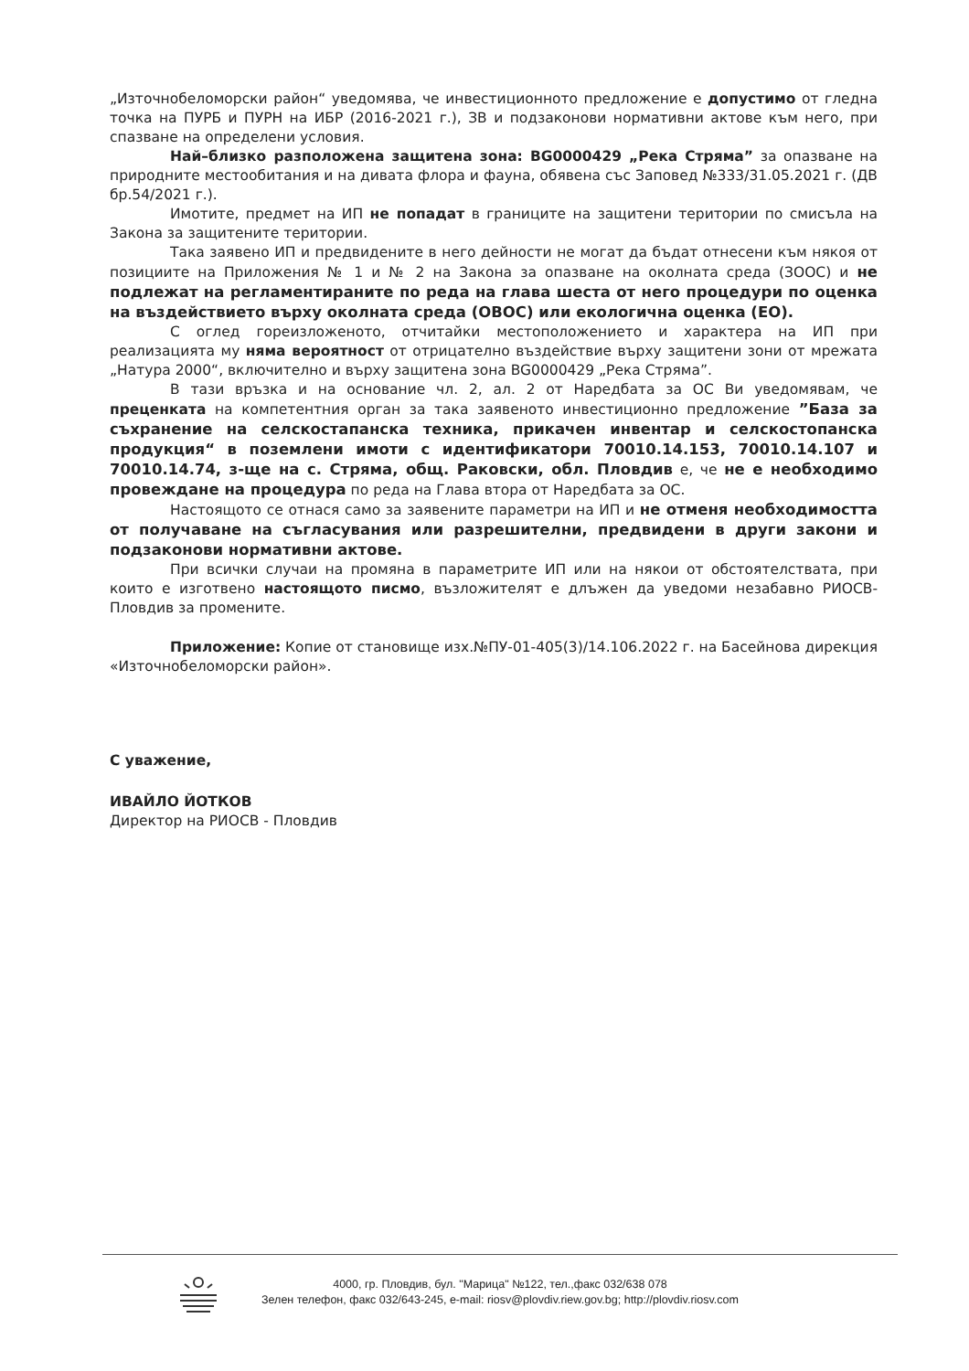„Източнобеломорски район“ уведомява, че инвестиционното предложение е допустимо от гледна точка на ПУРБ и ПУРН на ИБР (2016-2021 г.), ЗВ и подзаконови нормативни актове към него, при спазване на определени условия.
Най–близко разположена защитена зона: BG0000429 „Река Стряма” за опазване на природните местообитания и на дивата флора и фауна, обявена със Заповед №333/31.05.2021 г. (ДВ бр.54/2021 г.).
Имотите, предмет на ИП не попадат в границите на защитени територии по смисъла на Закона за защитените територии.
Така заявено ИП и предвидените в него дейности не могат да бъдат отнесени към някоя от позициите на Приложения № 1 и № 2 на Закона за опазване на околната среда (ЗООС) и не подлежат на регламентираните по реда на глава шеста от него процедури по оценка на въздействието върху околната среда (ОВОС) или екологична оценка (ЕО).
С оглед гореизложеното, отчитайки местоположението и характера на ИП при реализацията му няма вероятност от отрицателно въздействие върху защитени зони от мрежата „Натура 2000“, включително и върху защитена зона BG0000429 „Река Стряма”.
В тази връзка и на основание чл. 2, ал. 2 от Наредбата за ОС Ви уведомявам, че преценката на компетентния орган за така заявеното инвестиционно предложение ”База за съхранение на селскостапанска техника, прикачен инвентар и селскостопанска продукция“ в поземлени имоти с идентификатори 70010.14.153, 70010.14.107 и 70010.14.74, з-ще на с. Стряма, общ. Раковски, обл. Пловдив е, че не е необходимо провеждане на процедура по реда на Глава втора от Наредбата за ОС.
Настоящото се отнася само за заявените параметри на ИП и не отменя необходимостта от получаване на съгласувания или разрешителни, предвидени в други закони и подзаконови нормативни актове.
При всички случаи на промяна в параметрите ИП или на някои от обстоятелствата, при които е изготвено настоящото писмо, възложителят е длъжен да уведоми незабавно РИОСВ-Пловдив за промените.
Приложение: Копие от становище изх.№ПУ-01-405(3)/14.106.2022 г. на Басейнова дирекция «Източнобеломорски район».
С уважение,
ИВАЙЛО ЙОТКОВ
Директор на РИОСВ - Пловдив
4000, гр. Пловдив, бул. "Марица" №122, тел.,факс 032/638 078
Зелен телефон, факс 032/643-245, e-mail: riosv@plovdiv.riew.gov.bg; http://plovdiv.riosv.com